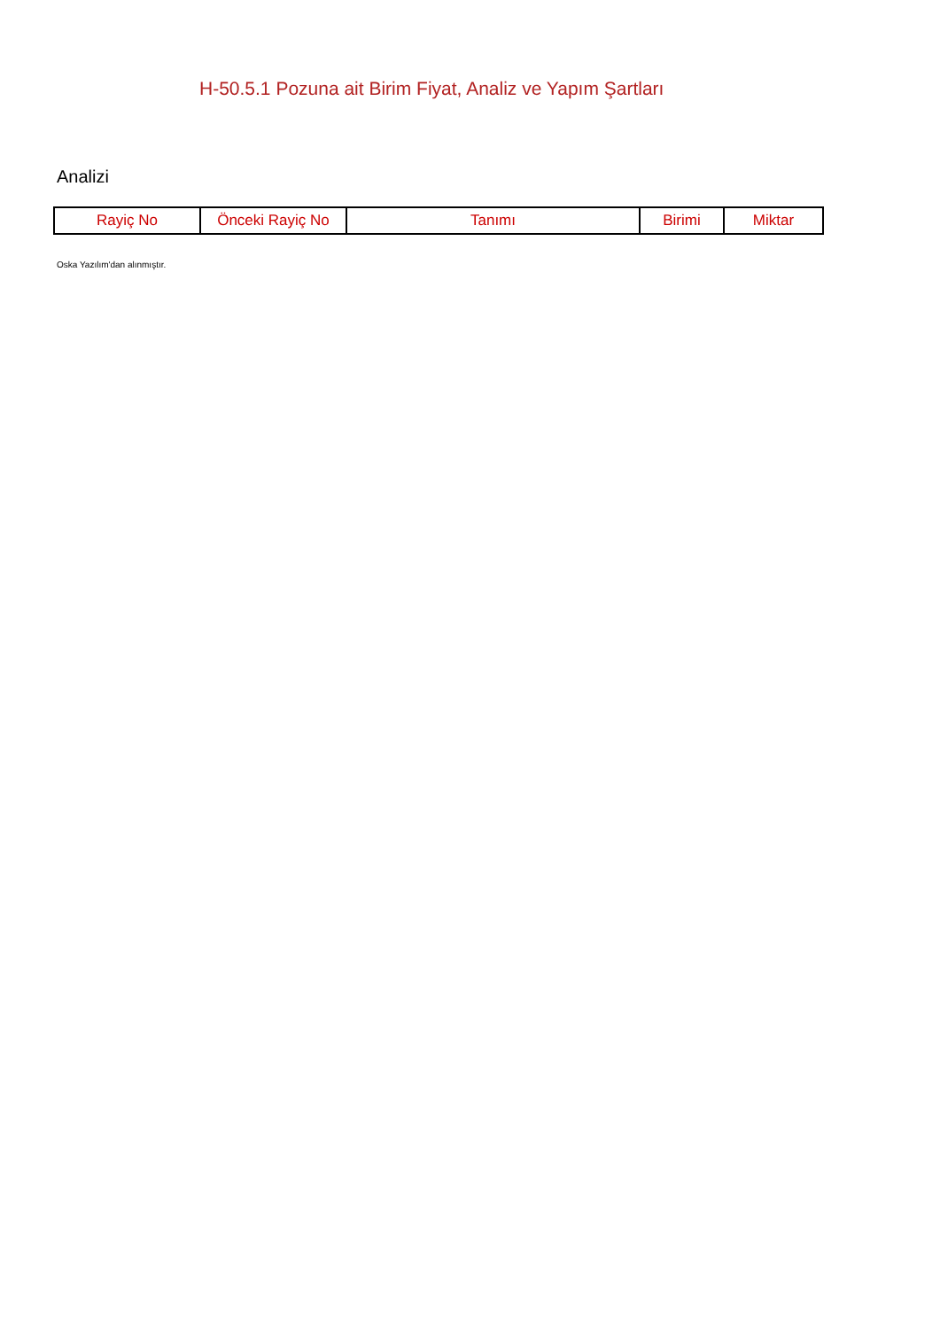H-50.5.1 Pozuna ait Birim Fiyat, Analiz ve Yapım Şartları
Analizi
| Rayiç No | Önceki Rayiç No | Tanımı | Birimi | Miktar |
| --- | --- | --- | --- | --- |
Oska Yazılım'dan alınmıştır.